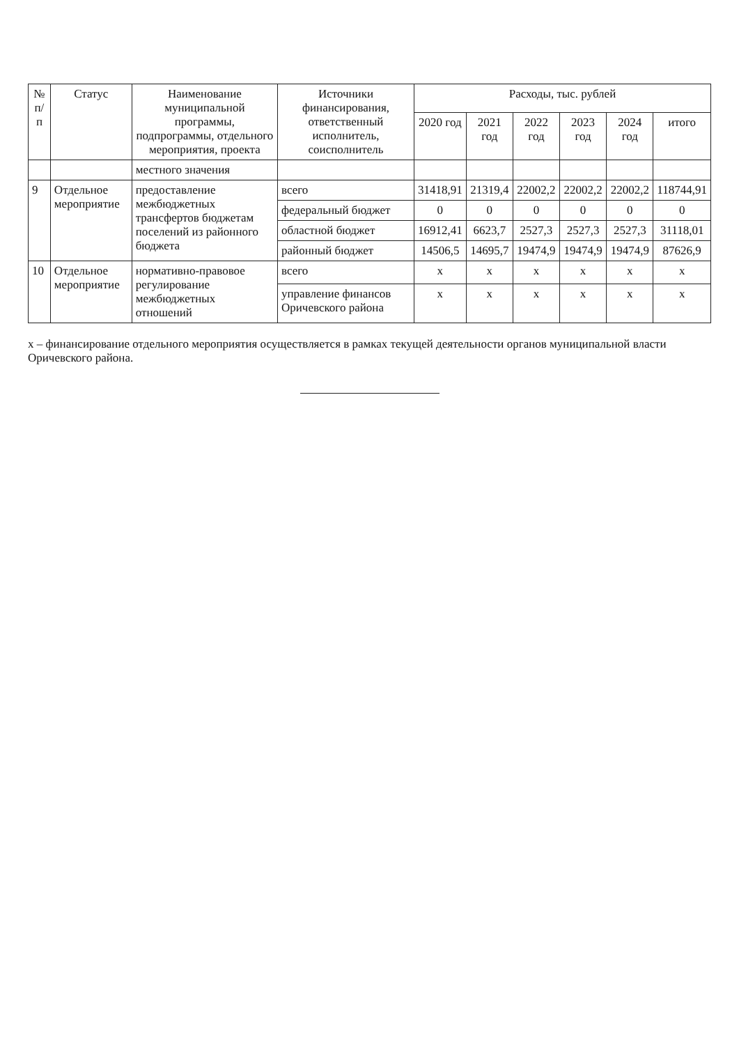| № п/п | Статус | Наименование муниципальной программы, подпрограммы, отдельного мероприятия, проекта | Источники финансирования, ответственный исполнитель, соисполнитель | Расходы, тыс. рублей | | | | | |
| --- | --- | --- | --- | --- | --- | --- | --- | --- | --- |
| | | | | 2020 год | 2021 год | 2022 год | 2023 год | 2024 год | итого |
| | | местного значения | | | | | | | |
| 9 | Отдельное мероприятие | предоставление межбюджетных трансфертов бюджетам поселений из районного бюджета | всего | 31418,91 | 21319,4 | 22002,2 | 22002,2 | 22002,2 | 118744,91 |
| | | | федеральный бюджет | 0 | 0 | 0 | 0 | 0 | 0 |
| | | | областной бюджет | 16912,41 | 6623,7 | 2527,3 | 2527,3 | 2527,3 | 31118,01 |
| | | | районный бюджет | 14506,5 | 14695,7 | 19474,9 | 19474,9 | 19474,9 | 87626,9 |
| 10 | Отдельное мероприятие | нормативно-правовое регулирование межбюджетных отношений | всего | x | x | x | x | x | x |
| | | | управление финансов Оричевского района | x | x | x | x | x | x |
x – финансирование отдельного мероприятия осуществляется в рамках текущей деятельности органов муниципальной власти Оричевского района.